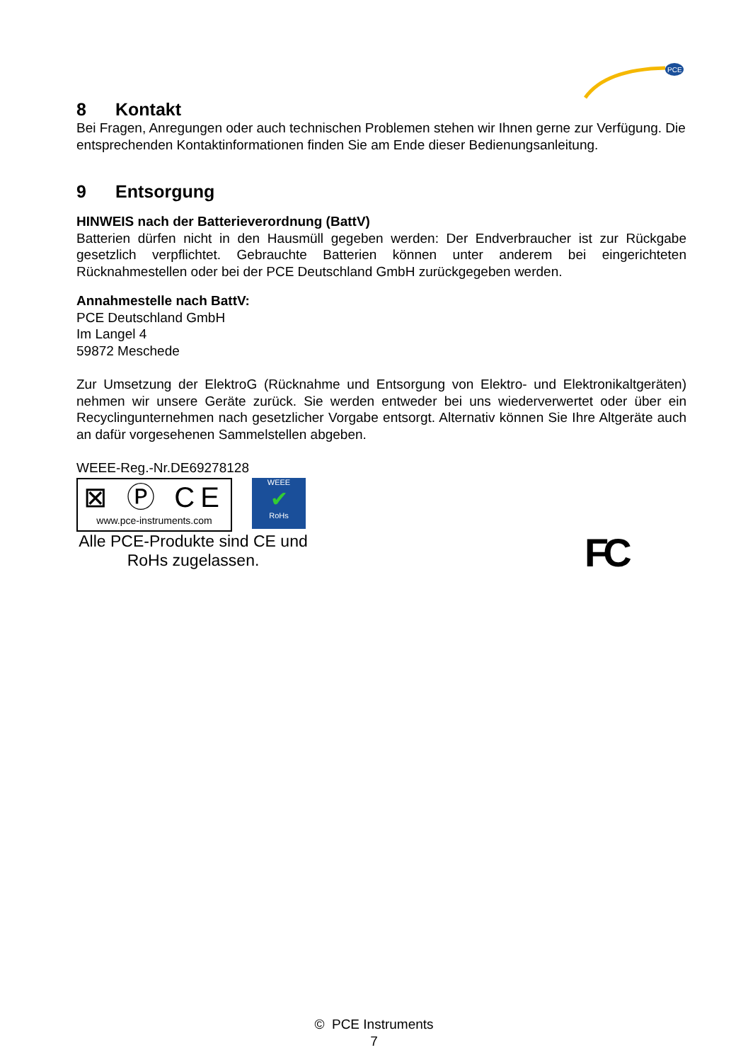PCE
8 Kontakt
Bei Fragen, Anregungen oder auch technischen Problemen stehen wir Ihnen gerne zur Verfügung. Die entsprechenden Kontaktinformationen finden Sie am Ende dieser Bedienungsanleitung.
9 Entsorgung
HINWEIS nach der Batterieverordnung (BattV)
Batterien dürfen nicht in den Hausmüll gegeben werden: Der Endverbraucher ist zur Rückgabe gesetzlich verpflichtet. Gebrauchte Batterien können unter anderem bei eingerichteten Rücknahmestellen oder bei der PCE Deutschland GmbH zurückgegeben werden.
Annahmestelle nach BattV:
PCE Deutschland GmbH
Im Langel 4
59872 Meschede
Zur Umsetzung der ElektroG (Rücknahme und Entsorgung von Elektro- und Elektronikaltgeräten) nehmen wir unsere Geräte zurück. Sie werden entweder bei uns wiederverwertet oder über ein Recyclingunternehmen nach gesetzlicher Vorgabe entsorgt. Alternativ können Sie Ihre Altgeräte auch an dafür vorgesehenen Sammelstellen abgeben.
WEEE-Reg.-Nr.DE69278128
⊠ Ⓟ CE
www.pce-instruments.com
WEEE
✔
RoHs
Alle PCE-Produkte sind CE und RoHs zugelassen.
FC
© PCE Instruments
7